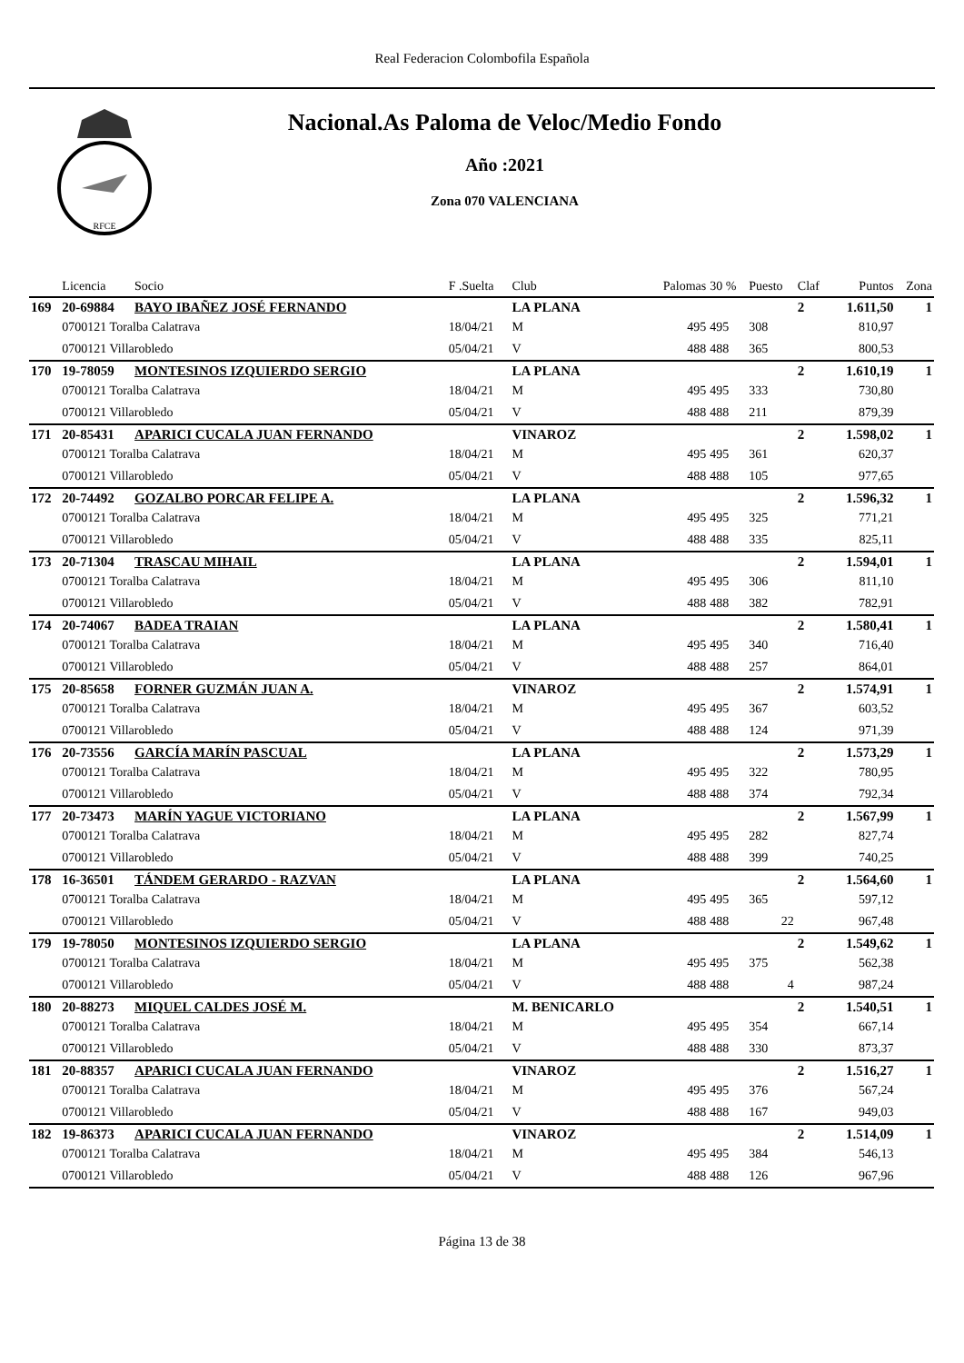Real Federacion Colombofila Española
RFCE
Nacional.As Paloma de Veloc/Medio Fondo
Año :2021
Zona 070 VALENCIANA
| | Licencia | Socio | F .Suelta | Club | Palomas | 30 % | Puesto | Claf | Puntos | Zona |
| --- | --- | --- | --- | --- | --- | --- | --- | --- | --- | --- |
| 169 | 20-69884 | BAYO IBAÑEZ JOSÉ FERNANDO | | LA PLANA | | | | 2 | 1.611,50 | 1 |
| | 0700121 Toralba Calatrava | | 18/04/21 | M | 495 | 495 | 308 | | 810,97 | |
| | 0700121 Villarobledo | | 05/04/21 | V | 488 | 488 | 365 | | 800,53 | |
| 170 | 19-78059 | MONTESINOS IZQUIERDO SERGIO | | LA PLANA | | | | 2 | 1.610,19 | 1 |
| | 0700121 Toralba Calatrava | | 18/04/21 | M | 495 | 495 | 333 | | 730,80 | |
| | 0700121 Villarobledo | | 05/04/21 | V | 488 | 488 | 211 | | 879,39 | |
| 171 | 20-85431 | APARICI CUCALA JUAN FERNANDO | | VINAROZ | | | | 2 | 1.598,02 | 1 |
| | 0700121 Toralba Calatrava | | 18/04/21 | M | 495 | 495 | 361 | | 620,37 | |
| | 0700121 Villarobledo | | 05/04/21 | V | 488 | 488 | 105 | | 977,65 | |
| 172 | 20-74492 | GOZALBO PORCAR FELIPE A. | | LA PLANA | | | | 2 | 1.596,32 | 1 |
| | 0700121 Toralba Calatrava | | 18/04/21 | M | 495 | 495 | 325 | | 771,21 | |
| | 0700121 Villarobledo | | 05/04/21 | V | 488 | 488 | 335 | | 825,11 | |
| 173 | 20-71304 | TRASCAU MIHAIL | | LA PLANA | | | | 2 | 1.594,01 | 1 |
| | 0700121 Toralba Calatrava | | 18/04/21 | M | 495 | 495 | 306 | | 811,10 | |
| | 0700121 Villarobledo | | 05/04/21 | V | 488 | 488 | 382 | | 782,91 | |
| 174 | 20-74067 | BADEA TRAIAN | | LA PLANA | | | | 2 | 1.580,41 | 1 |
| | 0700121 Toralba Calatrava | | 18/04/21 | M | 495 | 495 | 340 | | 716,40 | |
| | 0700121 Villarobledo | | 05/04/21 | V | 488 | 488 | 257 | | 864,01 | |
| 175 | 20-85658 | FORNER GUZMÁN JUAN A. | | VINAROZ | | | | 2 | 1.574,91 | 1 |
| | 0700121 Toralba Calatrava | | 18/04/21 | M | 495 | 495 | 367 | | 603,52 | |
| | 0700121 Villarobledo | | 05/04/21 | V | 488 | 488 | 124 | | 971,39 | |
| 176 | 20-73556 | GARCÍA MARÍN PASCUAL | | LA PLANA | | | | 2 | 1.573,29 | 1 |
| | 0700121 Toralba Calatrava | | 18/04/21 | M | 495 | 495 | 322 | | 780,95 | |
| | 0700121 Villarobledo | | 05/04/21 | V | 488 | 488 | 374 | | 792,34 | |
| 177 | 20-73473 | MARÍN YAGUE VICTORIANO | | LA PLANA | | | | 2 | 1.567,99 | 1 |
| | 0700121 Toralba Calatrava | | 18/04/21 | M | 495 | 495 | 282 | | 827,74 | |
| | 0700121 Villarobledo | | 05/04/21 | V | 488 | 488 | 399 | | 740,25 | |
| 178 | 16-36501 | TÁNDEM GERARDO - RAZVAN | | LA PLANA | | | | 2 | 1.564,60 | 1 |
| | 0700121 Toralba Calatrava | | 18/04/21 | M | 495 | 495 | 365 | | 597,12 | |
| | 0700121 Villarobledo | | 05/04/21 | V | 488 | 488 | 22 | | 967,48 | |
| 179 | 19-78050 | MONTESINOS IZQUIERDO SERGIO | | LA PLANA | | | | 2 | 1.549,62 | 1 |
| | 0700121 Toralba Calatrava | | 18/04/21 | M | 495 | 495 | 375 | | 562,38 | |
| | 0700121 Villarobledo | | 05/04/21 | V | 488 | 488 | 4 | | 987,24 | |
| 180 | 20-88273 | MIQUEL CALDES JOSÉ M. | | M. BENICARLO | | | | 2 | 1.540,51 | 1 |
| | 0700121 Toralba Calatrava | | 18/04/21 | M | 495 | 495 | 354 | | 667,14 | |
| | 0700121 Villarobledo | | 05/04/21 | V | 488 | 488 | 330 | | 873,37 | |
| 181 | 20-88357 | APARICI CUCALA JUAN FERNANDO | | VINAROZ | | | | 2 | 1.516,27 | 1 |
| | 0700121 Toralba Calatrava | | 18/04/21 | M | 495 | 495 | 376 | | 567,24 | |
| | 0700121 Villarobledo | | 05/04/21 | V | 488 | 488 | 167 | | 949,03 | |
| 182 | 19-86373 | APARICI CUCALA JUAN FERNANDO | | VINAROZ | | | | 2 | 1.514,09 | 1 |
| | 0700121 Toralba Calatrava | | 18/04/21 | M | 495 | 495 | 384 | | 546,13 | |
| | 0700121 Villarobledo | | 05/04/21 | V | 488 | 488 | 126 | | 967,96 | |
Página 13 de 38